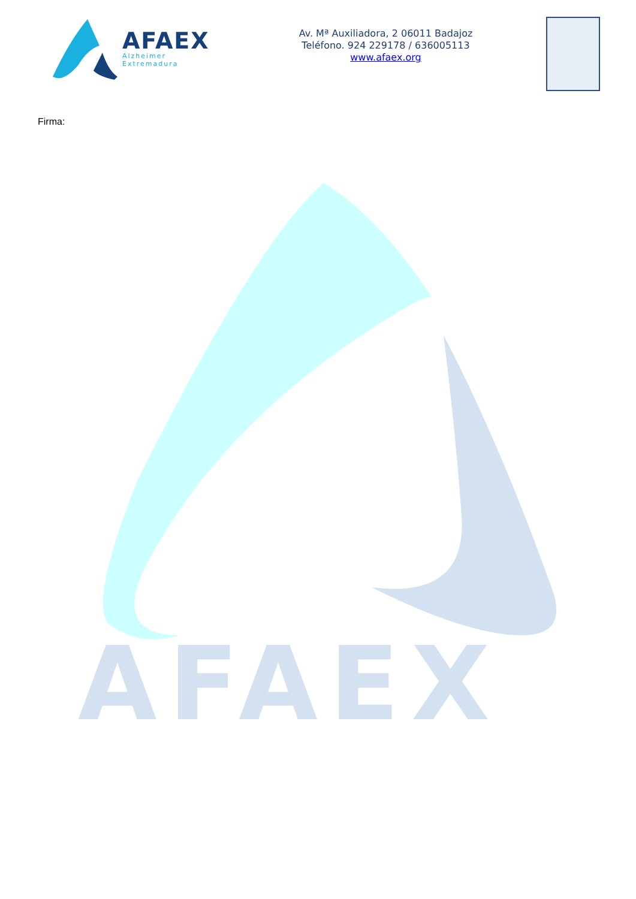AFAEX
Alzheimer Extremadura
Av. Mª Auxiliadora, 2 06011 Badajoz
Teléfono. 924 229178 / 636005113
www.afaex.org
Firma:
AFAEX